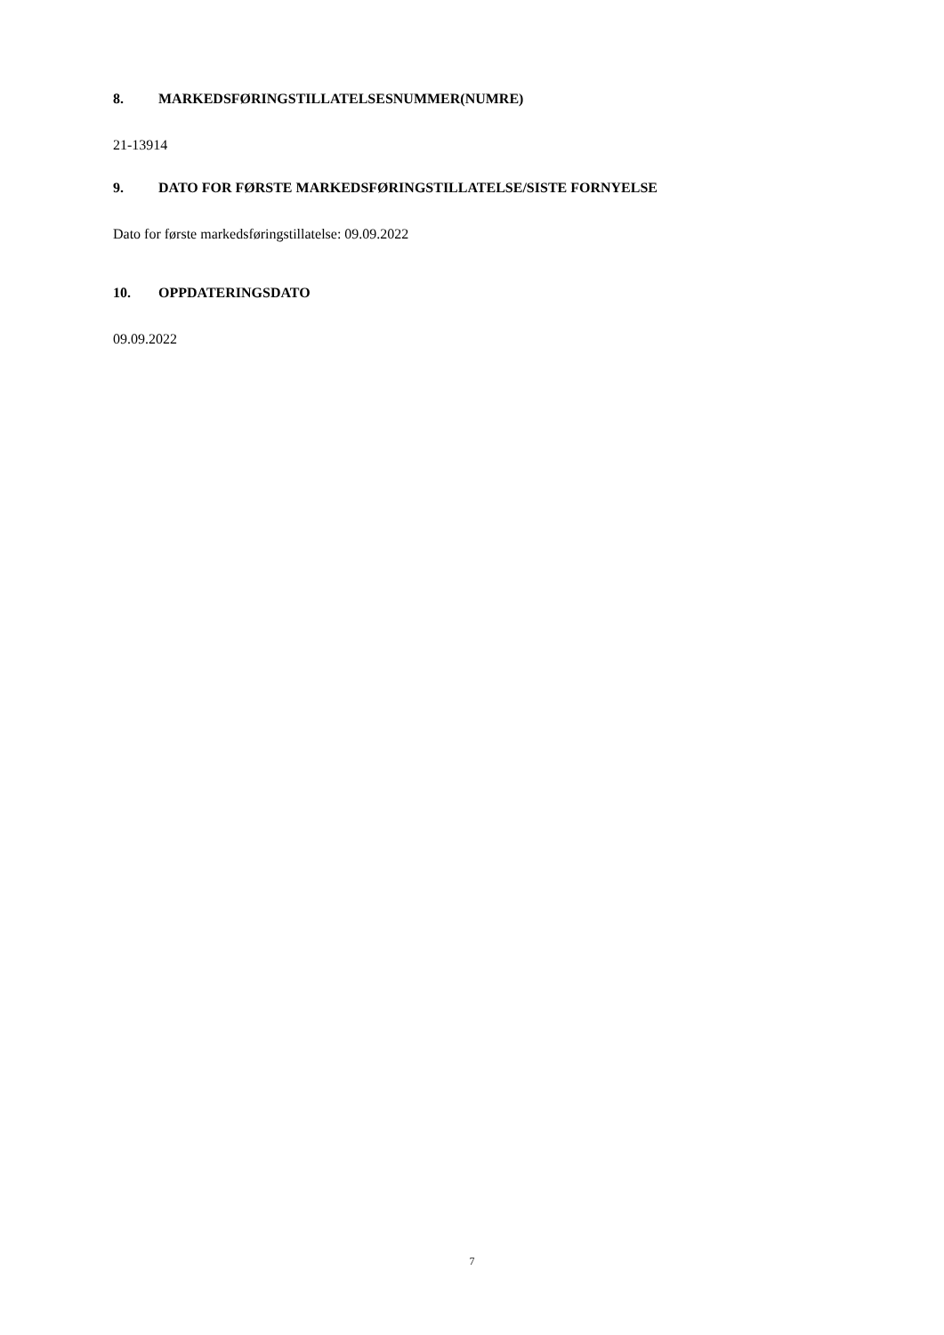8. MARKEDSFØRINGSTILLATELSESNUMMER(NUMRE)
21-13914
9. DATO FOR FØRSTE MARKEDSFØRINGSTILLATELSE/SISTE FORNYELSE
Dato for første markedsføringstillatelse: 09.09.2022
10. OPPDATERINGSDATO
09.09.2022
7